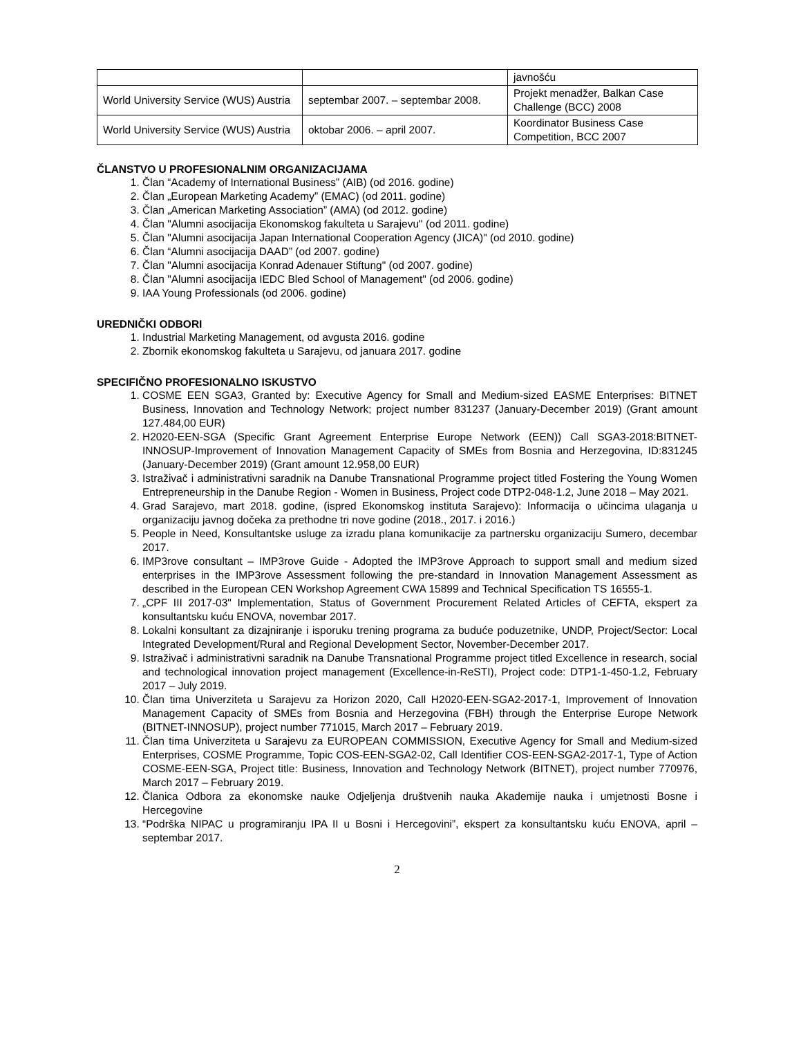| | | javnošću |
| World University Service (WUS) Austria | septembar 2007. – septembar 2008. | Projekt menadžer, Balkan Case Challenge (BCC) 2008 |
| World University Service (WUS) Austria | oktobar 2006. – april 2007. | Koordinator Business Case Competition, BCC 2007 |
ČLANSTVO U PROFESIONALNIM ORGANIZACIJAMA
1. Član “Academy of International Business” (AIB) (od 2016. godine)
2. Član „European Marketing Academy” (EMAC) (od 2011. godine)
3. Član „American Marketing Association” (AMA) (od 2012. godine)
4. Član "Alumni asocijacija Ekonomskog fakulteta u Sarajevu" (od 2011. godine)
5. Član "Alumni asocijacija Japan International Cooperation Agency (JICA)" (od 2010. godine)
6. Član “Alumni asocijacija DAAD” (od 2007. godine)
7. Član "Alumni asocijacija Konrad Adenauer Stiftung" (od 2007. godine)
8. Član "Alumni asocijacija IEDC Bled School of Management" (od 2006. godine)
9. IAA Young Professionals (od 2006. godine)
UREDNIČKI ODBORI
1. Industrial Marketing Management, od avgusta 2016. godine
2. Zbornik ekonomskog fakulteta u Sarajevu, od januara 2017. godine
SPECIFIČNO PROFESIONALNO ISKUSTVO
1. COSME EEN SGA3, Granted by: Executive Agency for Small and Medium-sized EASME Enterprises: BITNET Business, Innovation and Technology Network; project number 831237 (January-December 2019) (Grant amount 127.484,00 EUR)
2. H2020-EEN-SGA (Specific Grant Agreement Enterprise Europe Network (EEN)) Call SGA3-2018:BITNET-INNOSUP-Improvement of Innovation Management Capacity of SMEs from Bosnia and Herzegovina, ID:831245 (January-December 2019) (Grant amount 12.958,00 EUR)
3. Istraživač i administrativni saradnik na Danube Transnational Programme project titled Fostering the Young Women Entrepreneurship in the Danube Region - Women in Business, Project code DTP2-048-1.2, June 2018 – May 2021.
4. Grad Sarajevo, mart 2018. godine, (ispred Ekonomskog instituta Sarajevo): Informacija o učincima ulaganja u organizaciju javnog dočeka za prethodne tri nove godine (2018., 2017. i 2016.)
5. People in Need, Konsultantske usluge za izradu plana komunikacije za partnersku organizaciju Sumero, decembar 2017.
6. IMP3rove consultant – IMP3rove Guide - Adopted the IMP3rove Approach to support small and medium sized enterprises in the IMP3rove Assessment following the pre-standard in Innovation Management Assessment as described in the European CEN Workshop Agreement CWA 15899 and Technical Specification TS 16555-1.
7. „CPF III 2017-03" Implementation, Status of Government Procurement Related Articles of CEFTA, ekspert za konsultantsku kuću ENOVA, novembar 2017.
8. Lokalni konsultant za dizajniranje i isporuku trening programa za buduće poduzetnike, UNDP, Project/Sector: Local Integrated Development/Rural and Regional Development Sector, November-December 2017.
9. Istraživač i administrativni saradnik na Danube Transnational Programme project titled Excellence in research, social and technological innovation project management (Excellence-in-ReSTI), Project code: DTP1-1-450-1.2, February 2017 – July 2019.
10. Član tima Univerziteta u Sarajevu za Horizon 2020, Call H2020-EEN-SGA2-2017-1, Improvement of Innovation Management Capacity of SMEs from Bosnia and Herzegovina (FBH) through the Enterprise Europe Network (BITNET-INNOSUP), project number 771015, March 2017 – February 2019.
11. Član tima Univerziteta u Sarajevu za EUROPEAN COMMISSION, Executive Agency for Small and Medium-sized Enterprises, COSME Programme, Topic COS-EEN-SGA2-02, Call Identifier COS-EEN-SGA2-2017-1, Type of Action COSME-EEN-SGA, Project title: Business, Innovation and Technology Network (BITNET), project number 770976, March 2017 – February 2019.
12. Članica Odbora za ekonomske nauke Odjeljenja društvenih nauka Akademije nauka i umjetnosti Bosne i Hercegovine
13. “Podrška NIPAC u programiranju IPA II u Bosni i Hercegovini”, ekspert za konsultantsku kuću ENOVA, april – septembar 2017.
2